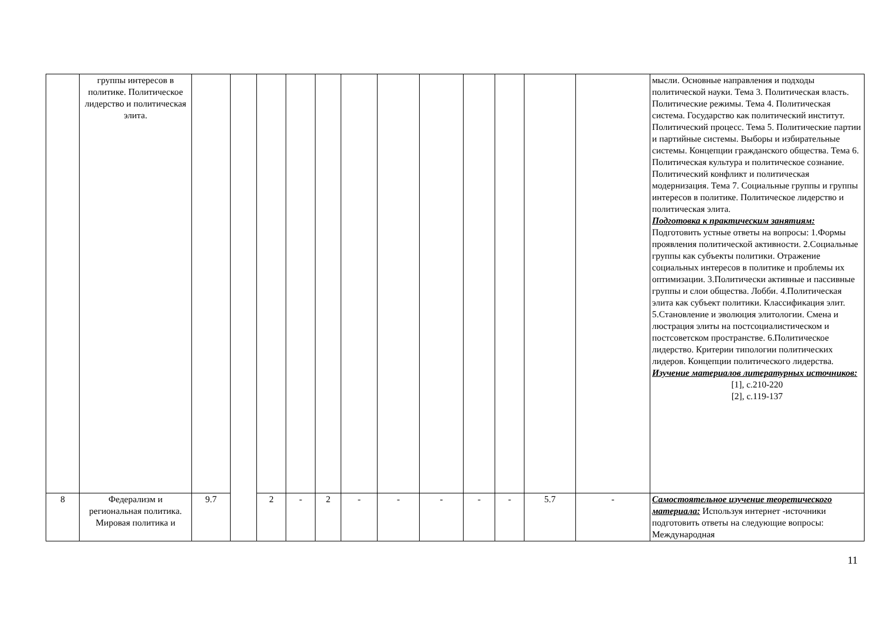| | группы интересов в политике. Политическое лидерство и политическая элита. | | | | | | | | | | | | | мысли. Основные направления и подходы политической науки. Тема 3. Политическая власть. Политические режимы. Тема 4. Политическая система. Государство как политический институт. Политический процесс. Тема 5. Политические партии и партийные системы. Выборы и избирательные системы. Концепции гражданского общества. Тема 6. Политическая культура и политическое сознание. Политический конфликт и политическая модернизация. Тема 7. Социальные группы и группы интересов в политике. Политическое лидерство и политическая элита. Подготовка к практическим занятиям: Подготовить устные ответы на вопросы: 1.Формы проявления политической активности. 2.Социальные группы как субъекты политики. Отражение социальных интересов в политике и проблемы их оптимизации. 3.Политически активные и пассивные группы и слои общества. Лобби. 4.Политическая элита как субъект политики. Классификация элит. 5.Становление и эволюция элитологии. Смена и люстрация элиты на постсоциалистическом и постсоветском пространстве. 6.Политическое лидерство. Критерии типологии политических лидеров. Концепции политического лидерства. Изучение материалов литературных источников: [1], с.210-220 [2], с.119-137 |
| 8 | Федерализм и региональная политика. Мировая политика и | 9.7 | | 2 | - | 2 | - | - | - | - | - | 5.7 | - | Самостоятельное изучение теоретического материала: Используя интернет -источники подготовить ответы на следующие вопросы: Международная |
11